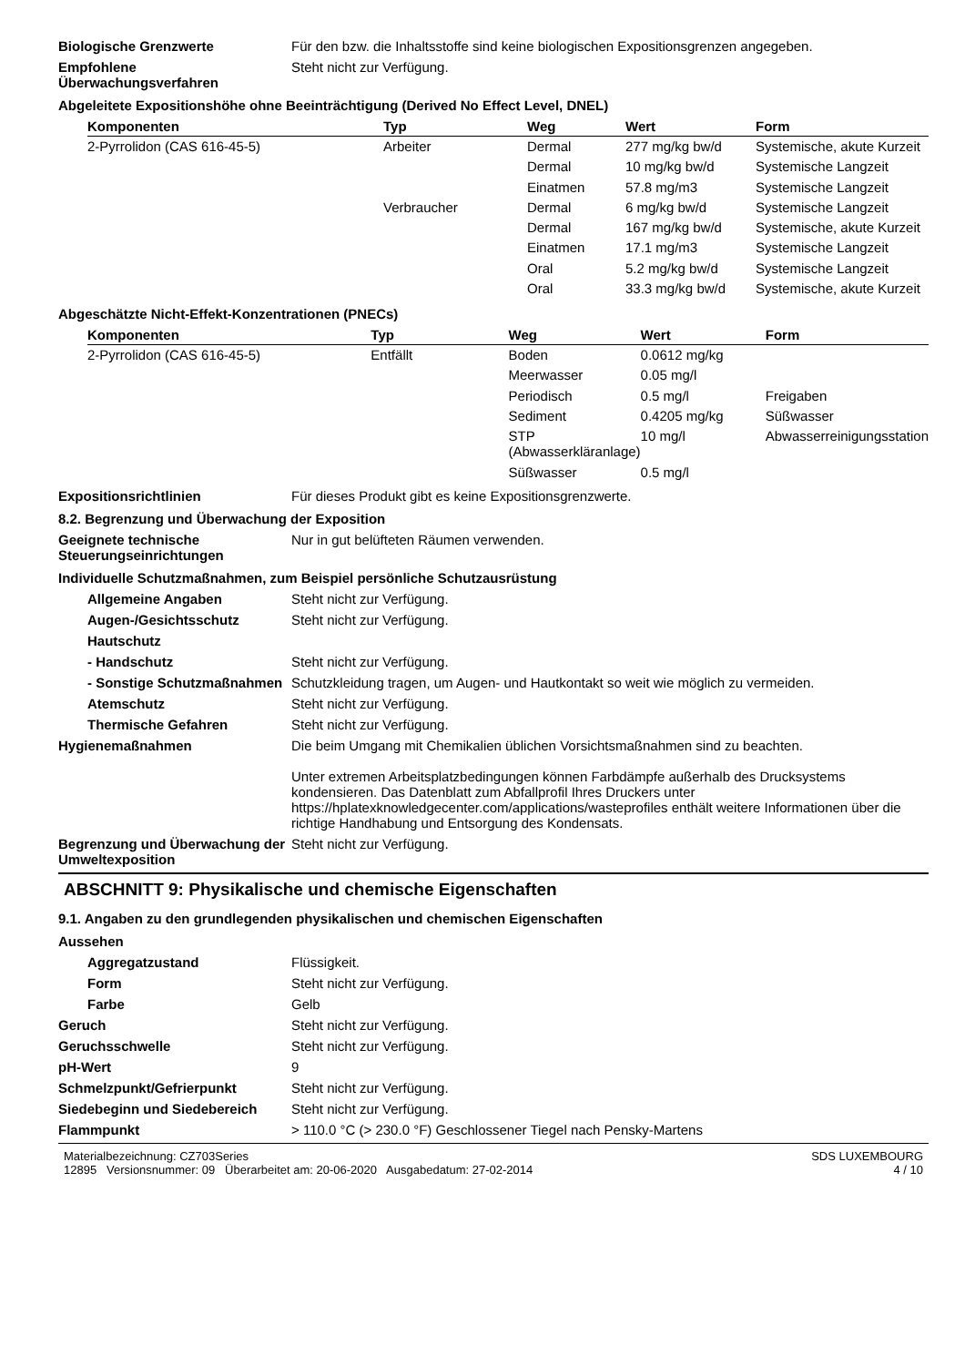Biologische Grenzwerte Für den bzw. die Inhaltsstoffe sind keine biologischen Expositionsgrenzen angegeben.
Empfohlene Überwachungsverfahren
Steht nicht zur Verfügung.
Abgeleitete Expositionshöhe ohne Beeinträchtigung (Derived No Effect Level, DNEL)
| Komponenten | Typ | Weg | Wert | Form |
| --- | --- | --- | --- | --- |
| 2-Pyrrolidon (CAS 616-45-5) | Arbeiter | Dermal | 277 mg/kg bw/d | Systemische, akute Kurzeit |
| | | Dermal | 10 mg/kg bw/d | Systemische Langzeit |
| | | Einatmen | 57.8 mg/m3 | Systemische Langzeit |
| | Verbraucher | Dermal | 6 mg/kg bw/d | Systemische Langzeit |
| | | Dermal | 167 mg/kg bw/d | Systemische, akute Kurzeit |
| | | Einatmen | 17.1 mg/m3 | Systemische Langzeit |
| | | Oral | 5.2 mg/kg bw/d | Systemische Langzeit |
| | | Oral | 33.3 mg/kg bw/d | Systemische, akute Kurzeit |
Abgeschätzte Nicht-Effekt-Konzentrationen (PNECs)
| Komponenten | Typ | Weg | Wert | Form |
| --- | --- | --- | --- | --- |
| 2-Pyrrolidon (CAS 616-45-5) | Entfällt | Boden | 0.0612 mg/kg | |
| | | Meerwasser | 0.05 mg/l | |
| | | Periodisch | 0.5 mg/l | Freigaben |
| | | Sediment | 0.4205 mg/kg | Süßwasser |
| | | STP (Abwasserkläranlage) | 10 mg/l | Abwasserreinigungsstation |
| | | Süßwasser | 0.5 mg/l | |
Expositionsrichtlinien Für dieses Produkt gibt es keine Expositionsgrenzwerte.
8.2. Begrenzung und Überwachung der Exposition
Geeignete technische Steuerungseinrichtungen
Nur in gut belüfteten Räumen verwenden.
Individuelle Schutzmaßnahmen, zum Beispiel persönliche Schutzausrüstung
Allgemeine Angaben Steht nicht zur Verfügung.
Augen-/Gesichtsschutz Steht nicht zur Verfügung.
Hautschutz
- Handschutz Steht nicht zur Verfügung.
- Sonstige Schutzmaßnahmen
Schutzkleidung tragen, um Augen- und Hautkontakt so weit wie möglich zu vermeiden.
Atemschutz Steht nicht zur Verfügung.
Thermische Gefahren Steht nicht zur Verfügung.
Hygienemaßnahmen Die beim Umgang mit Chemikalien üblichen Vorsichtsmaßnahmen sind zu beachten.
Unter extremen Arbeitsplatzbedingungen können Farbdämpfe außerhalb des Drucksystems kondensieren. Das Datenblatt zum Abfallprofil Ihres Druckers unter https://hplatexknowledgecenter.com/applications/wasteprofiles enthält weitere Informationen über die richtige Handhabung und Entsorgung des Kondensats.
Begrenzung und Überwachung der Umweltexposition
Steht nicht zur Verfügung.
ABSCHNITT 9: Physikalische und chemische Eigenschaften
9.1. Angaben zu den grundlegenden physikalischen und chemischen Eigenschaften
Aussehen
Aggregatzustand Flüssigkeit.
Form Steht nicht zur Verfügung.
Farbe Gelb
Geruch Steht nicht zur Verfügung.
Geruchsschwelle Steht nicht zur Verfügung.
pH-Wert 9
Schmelzpunkt/Gefrierpunkt Steht nicht zur Verfügung.
Siedebeginn und Siedebereich Steht nicht zur Verfügung.
Flammpunkt > 110.0 °C (> 230.0 °F) Geschlossener Tiegel nach Pensky-Martens
Materialbezeichnung: CZ703Series
12895 Versionsnummer: 09 Überarbeitet am: 20-06-2020 Ausgabedatum: 27-02-2014
SDS LUXEMBOURG
4 / 10